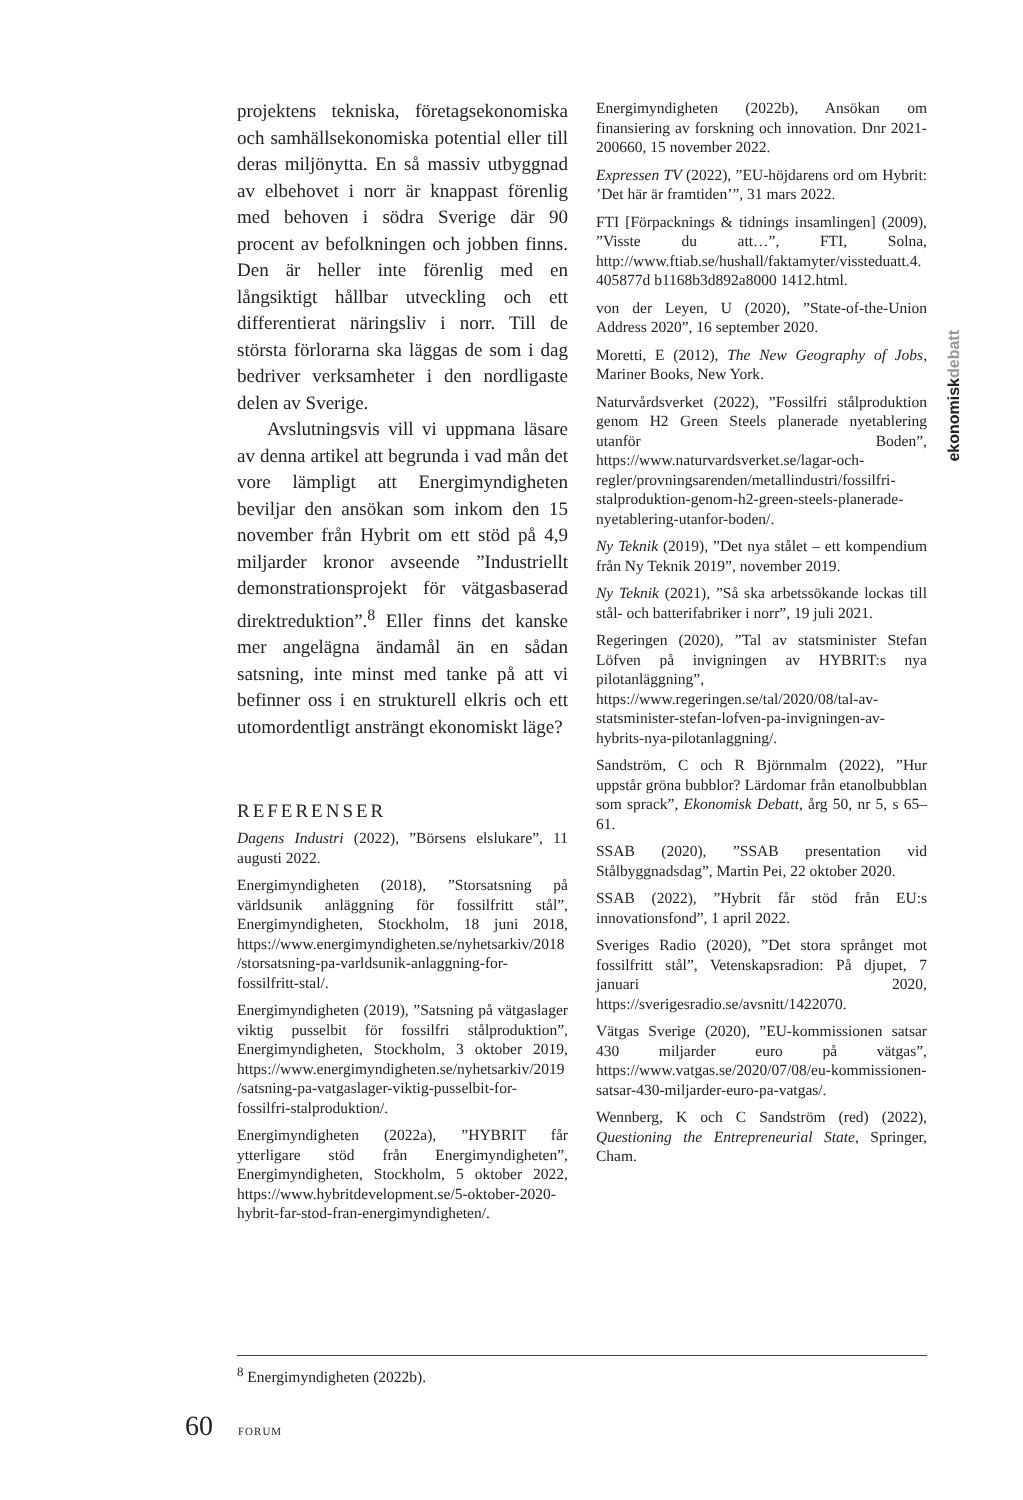ekonomiskdebatt
projektens tekniska, företagsekonomiska och samhällsekonomiska potential eller till deras miljönytta. En så massiv utbyggnad av elbehovet i norr är knappast förenlig med behoven i södra Sverige där 90 procent av befolkningen och jobben finns. Den är heller inte förenlig med en långsiktigt hållbar utveckling och ett differentierat näringsliv i norr. Till de största förlorarna ska läggas de som i dag bedriver verksamheter i den nordligaste delen av Sverige.
Avslutningsvis vill vi uppmana läsare av denna artikel att begrunda i vad mån det vore lämpligt att Energimyndigheten beviljar den ansökan som inkom den 15 november från Hybrit om ett stöd på 4,9 miljarder kronor avseende ”Industriellt demonstrationsprojekt för vätgasbaserad direktreduktion”.<sup>8</sup> Eller finns det kanske mer angelägna ändamål än en sådan satsning, inte minst med tanke på att vi befinner oss i en strukturell elkris och ett utomordentligt ansträngt ekonomiskt läge?
REFERENSER
Dagens Industri (2022), ”Börsens elslukare”, 11 augusti 2022.
Energimyndigheten (2018), ”Storsatsning på världsunik anläggning för fossilfritt stål”, Energimyndigheten, Stockholm, 18 juni 2018, https://www.energimyndigheten.se/nyhetsarkiv/2018/storsatsning-pa-varldsunik-anlaggning-for-fossilfritt-stal/.
Energimyndigheten (2019), ”Satsning på vätgaslager viktig pusselbit för fossilfri stålproduktion”, Energimyndigheten, Stockholm, 3 oktober 2019, https://www.energimyndigheten.se/nyhetsarkiv/2019/satsning-pa-vatgaslager-viktig-pusselbit-for-fossilfri-stalproduktion/.
Energimyndigheten (2022a), ”HYBRIT får ytterligare stöd från Energimyndigheten”, Energimyndigheten, Stockholm, 5 oktober 2022, https://www.hybritdevelopment.se/5-oktober-2020-hybrit-far-stod-fran-energimyndigheten/.
Energimyndigheten (2022b), Ansökan om finansiering av forskning och innovation. Dnr 2021-200660, 15 november 2022.
Expressen TV (2022), ”EU-höjdarens ord om Hybrit: ’Det här är framtiden’”, 31 mars 2022.
FTI [Förpacknings & tidnings insamlingen] (2009), ”Visste du att…”, FTI, Solna, http://www.ftiab.se/hushall/faktamyter/vissteduatt.4.405877d b1168b3d892a8000 1412.html.
von der Leyen, U (2020), ”State-of-the-Union Address 2020”, 16 september 2020.
Moretti, E (2012), The New Geography of Jobs, Mariner Books, New York.
Naturvårdsverket (2022), ”Fossilfri stålproduktion genom H2 Green Steels planerade nyetablering utanför Boden”, https://www.naturvardsverket.se/lagar-och-regler/provningsarenden/metallindustri/fossilfri-stalproduktion-genom-h2-green-steels-planerade-nyetablering-utanfor-boden/.
Ny Teknik (2019), ”Det nya stålet – ett kompendium från Ny Teknik 2019”, november 2019.
Ny Teknik (2021), ”Så ska arbetssökande lockas till stål- och batterifabriker i norr”, 19 juli 2021.
Regeringen (2020), ”Tal av statsminister Stefan Löfven på invigningen av HYBRIT:s nya pilotanläggning”, https://www.regeringen.se/tal/2020/08/tal-av-statsminister-stefan-lofven-pa-invigningen-av-hybrits-nya-pilotanlaggning/.
Sandström, C och R Björnmalm (2022), ”Hur uppstår gröna bubblor? Lärdomar från etanolbubblan som sprack”, Ekonomisk Debatt, årg 50, nr 5, s 65–61.
SSAB (2020), ”SSAB presentation vid Stålbyggnadsdag”, Martin Pei, 22 oktober 2020.
SSAB (2022), ”Hybrit får stöd från EU:s innovationsfond”, 1 april 2022.
Sveriges Radio (2020), ”Det stora språnget mot fossilfritt stål”, Vetenskapsradion: På djupet, 7 januari 2020, https://sverigesradio.se/avsnitt/1422070.
Vätgas Sverige (2020), ”EU-kommissionen satsar 430 miljarder euro på vätgas”, https://www.vatgas.se/2020/07/08/eu-kommissionen-satsar-430-miljarder-euro-pa-vatgas/.
Wennberg, K och C Sandström (red) (2022), Questioning the Entrepreneurial State, Springer, Cham.
<sup>8</sup> Energimyndigheten (2022b).
60 FORUM